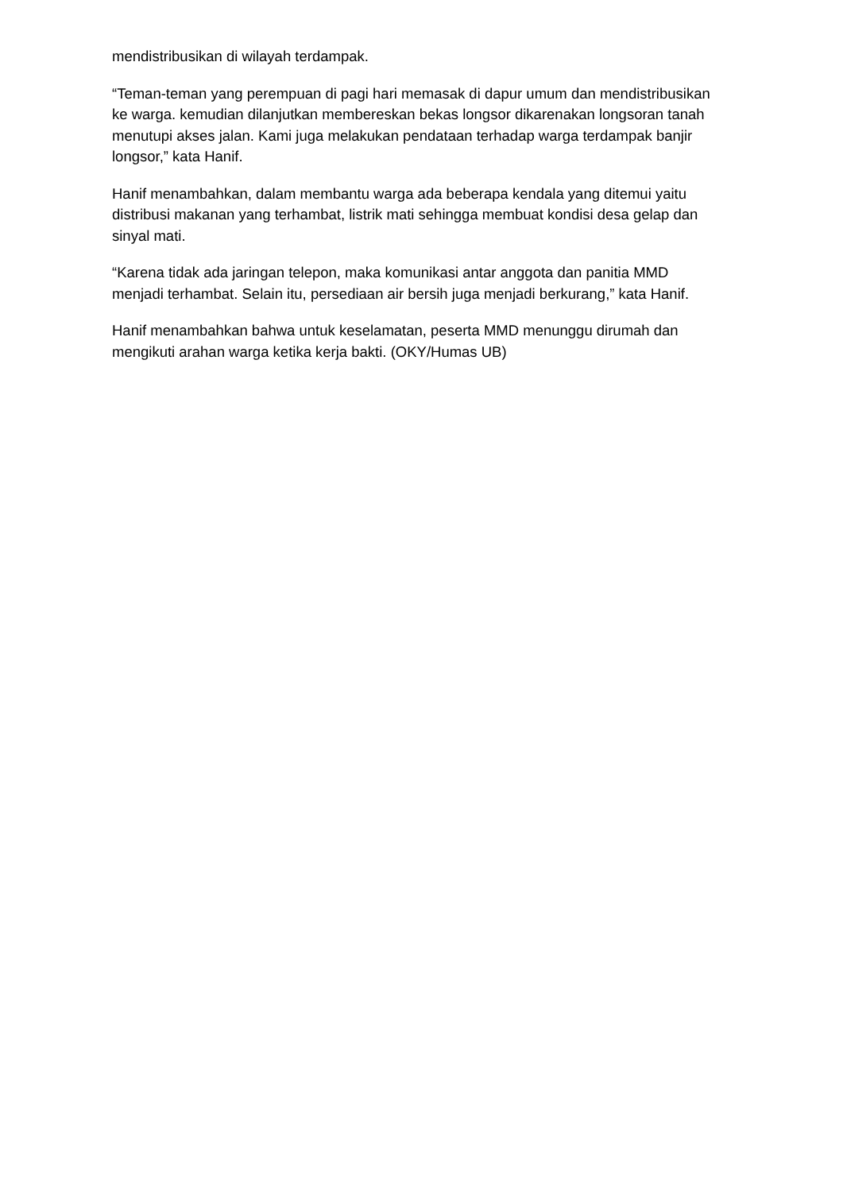mendistribusikan di wilayah terdampak.
“Teman-teman yang perempuan di pagi hari memasak di dapur umum dan mendistribusikan ke warga. kemudian dilanjutkan membereskan bekas longsor dikarenakan longsoran tanah menutupi akses jalan. Kami juga melakukan pendataan terhadap warga terdampak banjir longsor,” kata Hanif.
Hanif menambahkan, dalam membantu warga ada beberapa kendala yang ditemui yaitu distribusi makanan yang terhambat, listrik mati sehingga membuat kondisi desa gelap dan sinyal mati.
“Karena tidak ada jaringan telepon, maka komunikasi antar anggota dan panitia MMD menjadi terhambat. Selain itu, persediaan air bersih juga menjadi berkurang,” kata Hanif.
Hanif menambahkan bahwa untuk keselamatan, peserta MMD menunggu dirumah dan mengikuti arahan warga ketika kerja bakti. (OKY/Humas UB)